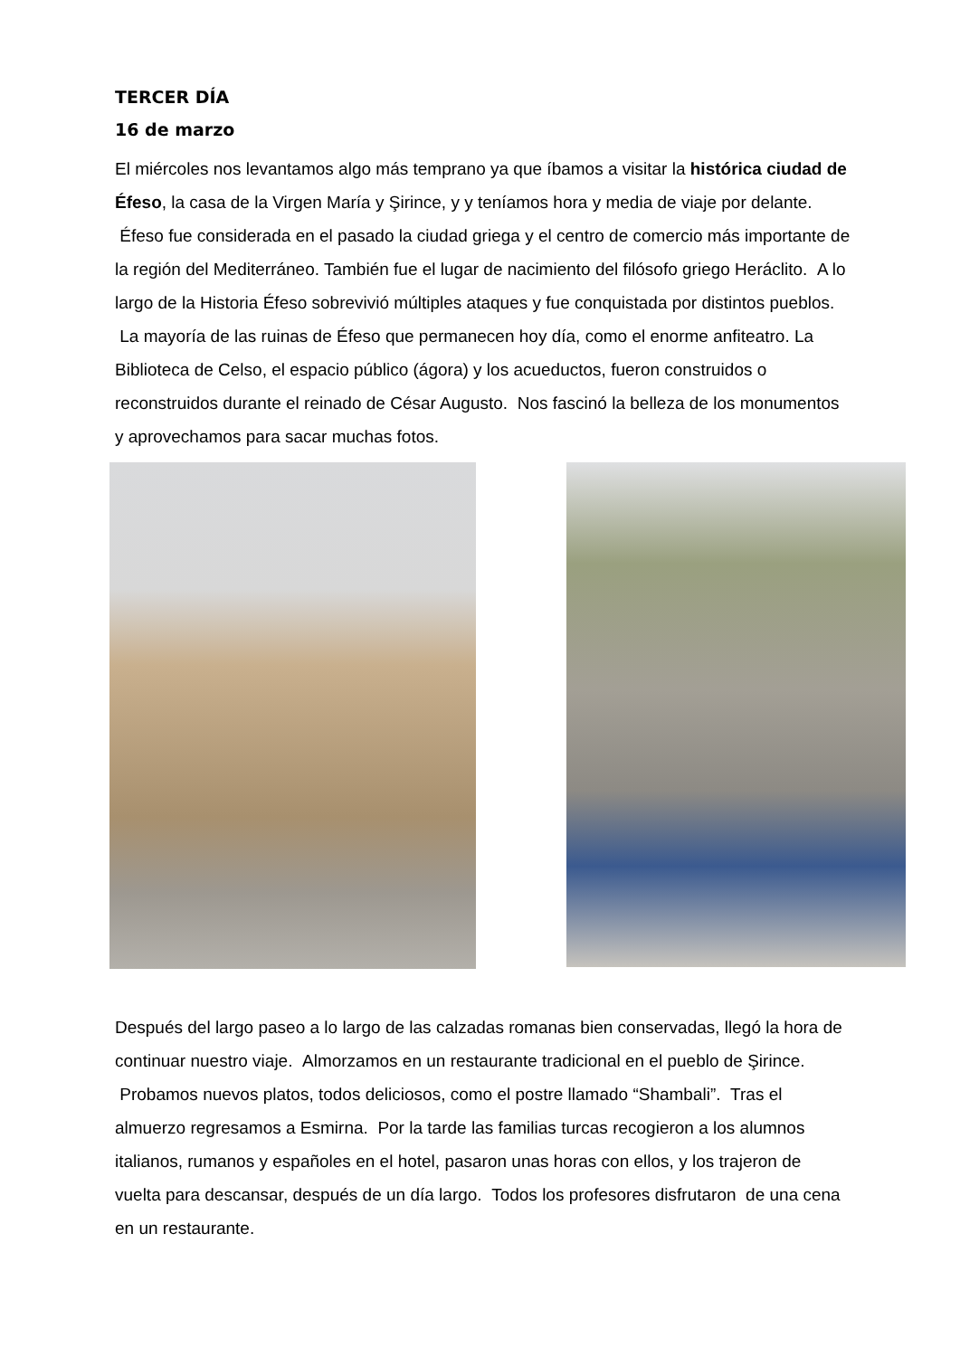TERCER DÍA
16 de marzo
El miércoles nos levantamos algo más temprano ya que íbamos a visitar la histórica ciudad de Éfeso, la casa de la Virgen María y Şirince, y y teníamos hora y media de viaje por delante. Éfeso fue considerada en el pasado la ciudad griega y el centro de comercio más importante de la región del Mediterráneo. También fue el lugar de nacimiento del filósofo griego Heráclito. A lo largo de la Historia Éfeso sobrevivió múltiples ataques y fue conquistada por distintos pueblos. La mayoría de las ruinas de Éfeso que permanecen hoy día, como el enorme anfiteatro. La Biblioteca de Celso, el espacio público (ágora) y los acueductos, fueron construidos o reconstruidos durante el reinado de César Augusto. Nos fascinó la belleza de los monumentos y aprovechamos para sacar muchas fotos.
Después del largo paseo a lo largo de las calzadas romanas bien conservadas, llegó la hora de continuar nuestro viaje. Almorzamos en un restaurante tradicional en el pueblo de Şirince. Probamos nuevos platos, todos deliciosos, como el postre llamado “Shambali”. Tras el almuerzo regresamos a Esmirna. Por la tarde las familias turcas recogieron a los alumnos italianos, rumanos y españoles en el hotel, pasaron unas horas con ellos, y los trajeron de vuelta para descansar, después de un día largo. Todos los profesores disfrutaron de una cena en un restaurante.